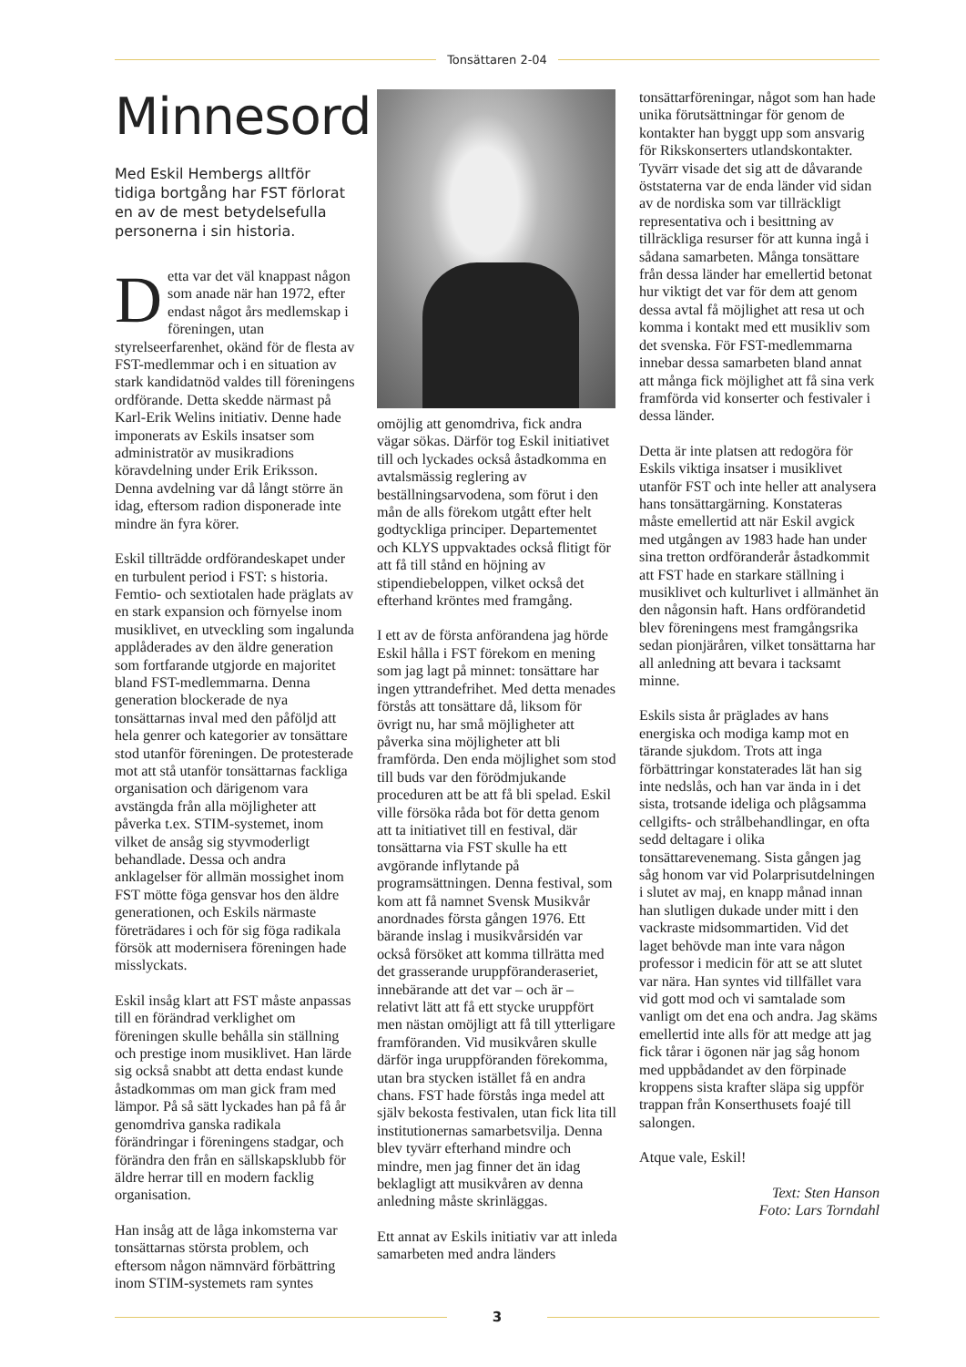Tonsättaren 2-04
Minnesord
Med Eskil Hembergs alltför tidiga bortgång har FST förlorat en av de mest betydelsefulla personerna i sin historia.
Detta var det väl knappast någon som anade när han 1972, efter endast något års medlemskap i föreningen, utan styrelseerfarenhet, okänd för de flesta av FST-medlemmar och i en situation av stark kandidatnöd valdes till föreningens ordförande. Detta skedde närmast på Karl-Erik Welins initiativ. Denne hade imponerats av Eskils insatser som administratör av musikradions köravdelning under Erik Eriksson. Denna avdelning var då långt större än idag, eftersom radion disponerade inte mindre än fyra körer.
Eskil tillträdde ordförandeskapet under en turbulent period i FST: s historia. Femtio- och sextiotalen hade präglats av en stark expansion och förnyelse inom musiklivet, en utveckling som ingalunda applåderades av den äldre generation som fortfarande utgjorde en majoritet bland FST-medlemmarna. Denna generation blockerade de nya tonsättarnas inval med den påföljd att hela genrer och kategorier av tonsättare stod utanför föreningen. De protesterade mot att stå utanför tonsättarnas fackliga organisation och därigenom vara avstängda från alla möjligheter att påverka t.ex. STIM-systemet, inom vilket de ansåg sig styvmoderligt behandlade. Dessa och andra anklagelser för allmän mossighet inom FST mötte föga gensvar hos den äldre generationen, och Eskils närmaste företrädares i och för sig föga radikala försök att modernisera föreningen hade misslyckats.
Eskil insåg klart att FST måste anpassas till en förändrad verklighet om föreningen skulle behålla sin ställning och prestige inom musiklivet. Han lärde sig också snabbt att detta endast kunde åstadkommas om man gick fram med lämpor. På så sätt lyckades han på få år genomdriva ganska radikala förändringar i föreningens stadgar, och förändra den från en sällskapsklubb för äldre herrar till en modern facklig organisation.
Han insåg att de låga inkomsterna var tonsättarnas största problem, och eftersom någon nämnvärd förbättring inom STIM-systemets ram syntes
omöjlig att genomdriva, fick andra vägar sökas. Därför tog Eskil initiativet till och lyckades också åstadkomma en avtalsmässig reglering av beställningsarvodena, som förut i den mån de alls förekom utgått efter helt godtyckliga principer. Departementet och KLYS uppvaktades också flitigt för att få till stånd en höjning av stipendiebeloppen, vilket också det efterhand kröntes med framgång.
I ett av de första anförandena jag hörde Eskil hålla i FST förekom en mening som jag lagt på minnet: tonsättare har ingen yttrandefrihet. Med detta menades förstås att tonsättare då, liksom för övrigt nu, har små möjligheter att påverka sina möjligheter att bli framförda. Den enda möjlighet som stod till buds var den förödmjukande proceduren att be att få bli spelad. Eskil ville försöka råda bot för detta genom att ta initiativet till en festival, där tonsättarna via FST skulle ha ett avgörande inflytande på programsättningen. Denna festival, som kom att få namnet Svensk Musikvår anordnades första gången 1976. Ett bärande inslag i musikvårsidén var också försöket att komma tillrätta med det grasserande uruppföranderaseriet, innebärande att det var – och är – relativt lätt att få ett stycke uruppfört men nästan omöjligt att få till ytterligare framföranden. Vid musikvåren skulle därför inga uruppföranden förekomma, utan bra stycken istället få en andra chans. FST hade förstås inga medel att själv bekosta festivalen, utan fick lita till institutionernas samarbetsvilja. Denna blev tyvärr efterhand mindre och mindre, men jag finner det än idag beklagligt att musikvåren av denna anledning måste skrinläggas.
Ett annat av Eskils initiativ var att inleda samarbeten med andra länders
tonsättarföreningar, något som han hade unika förutsättningar för genom de kontakter han byggt upp som ansvarig för Rikskonserters utlandskontakter. Tyvärr visade det sig att de dåvarande öststaterna var de enda länder vid sidan av de nordiska som var tillräckligt representativa och i besittning av tillräckliga resurser för att kunna ingå i sådana samarbeten. Många tonsättare från dessa länder har emellertid betonat hur viktigt det var för dem att genom dessa avtal få möjlighet att resa ut och komma i kontakt med ett musikliv som det svenska. För FST-medlemmarna innebar dessa samarbeten bland annat att många fick möjlighet att få sina verk framförda vid konserter och festivaler i dessa länder.
Detta är inte platsen att redogöra för Eskils viktiga insatser i musiklivet utanför FST och inte heller att analysera hans tonsättargärning. Konstateras måste emellertid att när Eskil avgick med utgången av 1983 hade han under sina tretton ordföranderår åstadkommit att FST hade en starkare ställning i musiklivet och kulturlivet i allmänhet än den någonsin haft. Hans ordförandetid blev föreningens mest framgångsrika sedan pionjäråren, vilket tonsättarna har all anledning att bevara i tacksamt minne.
Eskils sista år präglades av hans energiska och modiga kamp mot en tärande sjukdom. Trots att inga förbättringar konstaterades lät han sig inte nedslås, och han var ända in i det sista, trotsande ideliga och plågsamma cellgifts- och strålbehandlingar, en ofta sedd deltagare i olika tonsättarevenemang. Sista gången jag såg honom var vid Polarprisutdelningen i slutet av maj, en knapp månad innan han slutligen dukade under mitt i den vackraste midsommartiden. Vid det laget behövde man inte vara någon professor i medicin för att se att slutet var nära. Han syntes vid tillfället vara vid gott mod och vi samtalade som vanligt om det ena och andra. Jag skäms emellertid inte alls för att medge att jag fick tårar i ögonen när jag såg honom med uppbådandet av den förpinade kroppens sista krafter släpa sig uppför trappan från Konserthusets foajé till salongen.
Atque vale, Eskil!
Text: Sten Hanson
Foto: Lars Torndahl
3